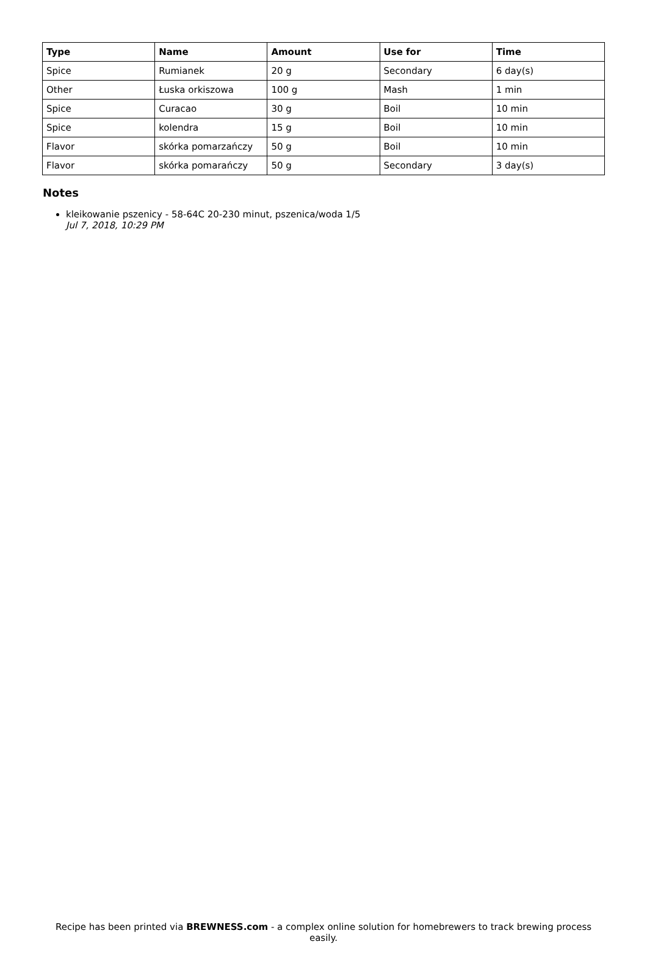| Type | Name | Amount | Use for | Time |
| --- | --- | --- | --- | --- |
| Spice | Rumianek | 20 g | Secondary | 6 day(s) |
| Other | Łuska orkiszowa | 100 g | Mash | 1 min |
| Spice | Curacao | 30 g | Boil | 10 min |
| Spice | kolendra | 15 g | Boil | 10 min |
| Flavor | skórka pomarzańczy | 50 g | Boil | 10 min |
| Flavor | skórka pomarańczy | 50 g | Secondary | 3 day(s) |
Notes
kleikowanie pszenicy - 58-64C 20-230 minut, pszenica/woda 1/5
Jul 7, 2018, 10:29 PM
Recipe has been printed via BREWNESS.com - a complex online solution for homebrewers to track brewing process easily.